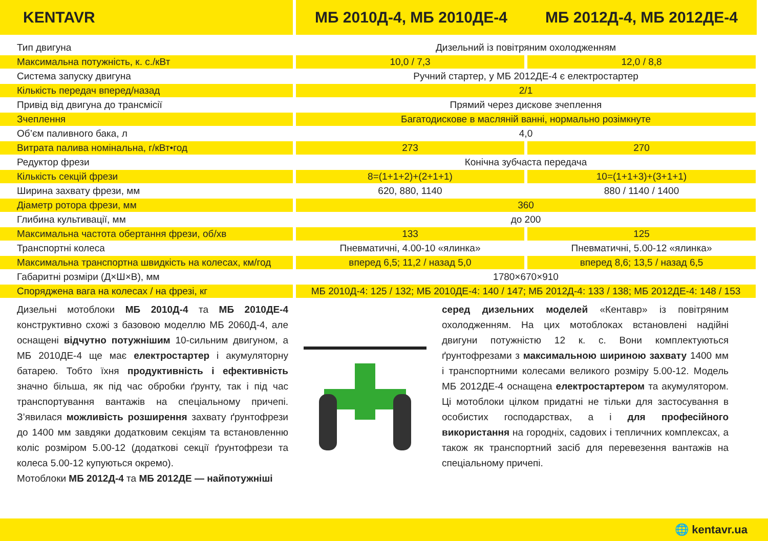KENTAVR МБ 2010Д-4, МБ 2010ДЕ-4 МБ 2012Д-4, МБ 2012ДЕ-4
| Тип двигуна | Дизельний із повітряним охолодженням | |
| Максимальна потужність, к. с./кВт | 10,0 / 7,3 | 12,0 / 8,8 |
| Система запуску двигуна | Ручний стартер, у МБ 2012ДЕ-4 є електростартер | |
| Кількість передач вперед/назад | 2/1 | |
| Привід від двигуна до трансмісії | Прямий через дискове зчеплення | |
| Зчеплення | Багатодискове в масляній ванні, нормально розімкнуте | |
| Об’єм паливного бака, л | 4,0 | |
| Витрата палива номінальна, г/кВт•год | 273 | 270 |
| Редуктор фрези | Конічна зубчаста передача | |
| Кількість секцій фрези | 8=(1+1+2)+(2+1+1) | 10=(1+1+3)+(3+1+1) |
| Ширина захвату фрези, мм | 620, 880, 1140 | 880 / 1140 / 1400 |
| Діаметр ротора фрези, мм | 360 | |
| Глибина культивації, мм | до 200 | |
| Максимальна частота обертання фрези, об/хв | 133 | 125 |
| Транспортні колеса | Пневматичні, 4.00-10 «ялинка» | Пневматичні, 5.00-12 «ялинка» |
| Максимальна транспортна швидкість на колесах, км/год | вперед 6,5; 11,2 / назад 5,0 | вперед 8,6; 13,5 / назад 6,5 |
| Габаритні розміри (Д×Ш×В), мм | 1780×670×910 | |
| Споряджена вага на колесах / на фрезі, кг | МБ 2010Д-4: 125 / 132; МБ 2010ДЕ-4: 140 / 147; МБ 2012Д-4: 133 / 138; МБ 2012ДЕ-4: 148 / 153 | |
Дизельні мотоблоки МБ 2010Д-4 та МБ 2010ДЕ-4 конструктивно схожі з базовою моделлю МБ 2060Д-4, але оснащені відчутно потужнішим 10-сильним двигуном, а МБ 2010ДЕ-4 ще має електростартер і акумуляторну батарею. Тобто їхня продуктивність і ефективність значно більша, як під час обробки ґрунту, так і під час транспортування вантажів на спеціальному причепі. З’явилася можливість розширення захвату ґрунтофрези до 1400 мм завдяки додатковим секціям та встановленню коліс розміром 5.00-12 (додаткові секції ґрунтофрези та колеса 5.00-12 купуються окремо).
Мотоблоки МБ 2012Д-4 та МБ 2012ДЕ — найпотужніші
серед дизельних моделей «Кентавр» із повітряним охолодженням. На цих мотоблоках встановлені надійні двигуни потужністю 12 к. с. Вони комплектуються ґрунтофрезами з максимальною шириною захвату 1400 мм і транспортними колесами великого розміру 5.00-12. Модель МБ 2012ДЕ-4 оснащена електростартером та акумулятором. Ці мотоблоки цілком придатні не тільки для застосування в особистих господарствах, а і для професійного використання на городніх, садових і тепличних комплексах, а також як транспортний засіб для перевезення вантажів на спеціальному причепі.
🌐 kentavr.ua